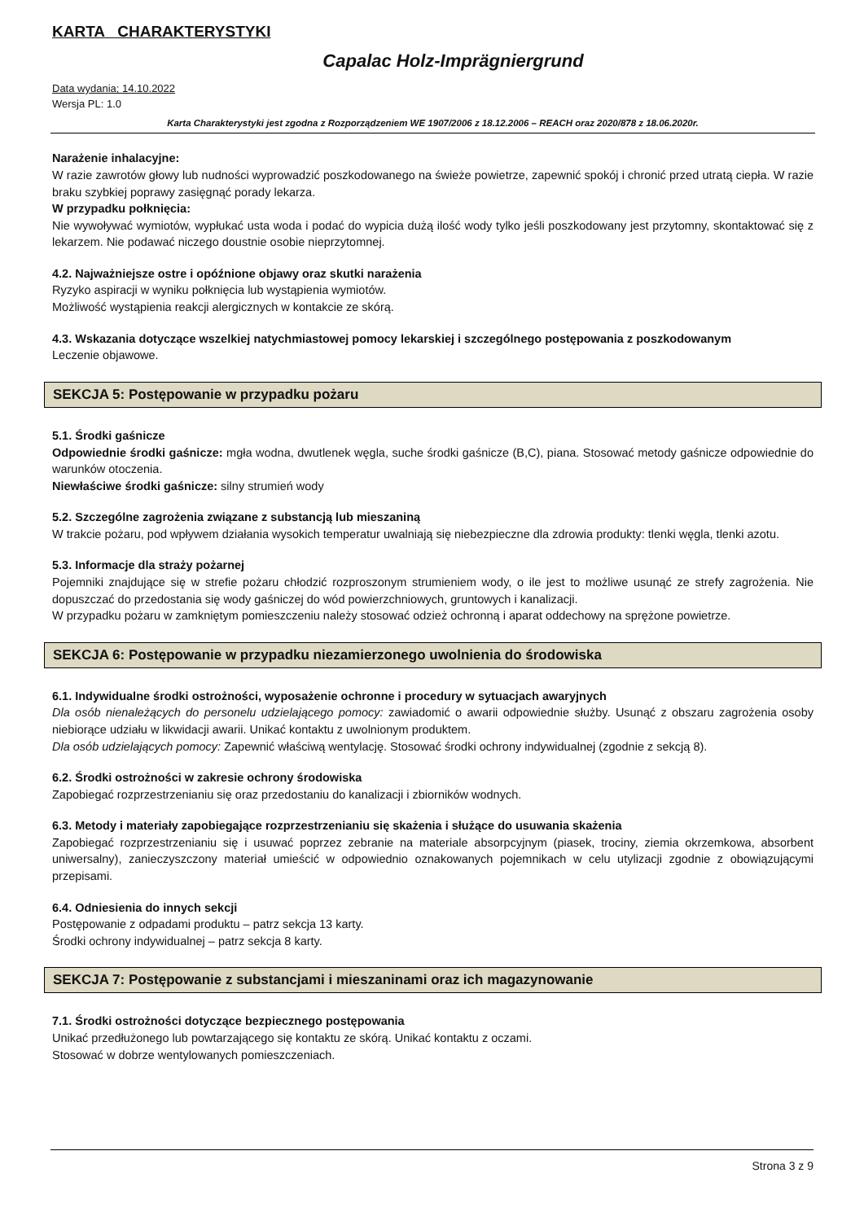KARTA CHARAKTERYSTYKI
Capalac Holz-Imprägniergrund
Data wydania; 14.10.2022
Wersja PL: 1.0
Karta Charakterystyki jest zgodna z Rozporządzeniem WE 1907/2006 z 18.12.2006 – REACH oraz 2020/878 z 18.06.2020r.
Narażenie inhalacyjne:
W razie zawrotów głowy lub nudności wyprowadzić poszkodowanego na świeże powietrze, zapewnić spokój i chronić przed utratą ciepła. W razie braku szybkiej poprawy zasięgnąć porady lekarza.
W przypadku połknięcia:
Nie wywoływać wymiotów, wypłukać usta woda i podać do wypicia dużą ilość wody tylko jeśli poszkodowany jest przytomny, skontaktować się z lekarzem. Nie podawać niczego doustnie osobie nieprzytomnej.
4.2. Najważniejsze ostre i opóźnione objawy oraz skutki narażenia
Ryzyko aspiracji w wyniku połknięcia lub wystąpienia wymiotów.
Możliwość wystąpienia reakcji alergicznych w kontakcie ze skórą.
4.3. Wskazania dotyczące wszelkiej natychmiastowej pomocy lekarskiej i szczególnego postępowania z poszkodowanym
Leczenie objawowe.
SEKCJA 5: Postępowanie w przypadku pożaru
5.1. Środki gaśnicze
Odpowiednie środki gaśnicze: mgła wodna, dwutlenek węgla, suche środki gaśnicze (B,C), piana. Stosować metody gaśnicze odpowiednie do warunków otoczenia.
Niewłaściwe środki gaśnicze: silny strumień wody
5.2. Szczególne zagrożenia związane z substancją lub mieszaniną
W trakcie pożaru, pod wpływem działania wysokich temperatur uwalniają się niebezpieczne dla zdrowia produkty: tlenki węgla, tlenki azotu.
5.3. Informacje dla straży pożarnej
Pojemniki znajdujące się w strefie pożaru chłodzić rozproszonym strumieniem wody, o ile jest to możliwe usunąć ze strefy zagrożenia. Nie dopuszczać do przedostania się wody gaśniczej do wód powierzchniowych, gruntowych i kanalizacji.
W przypadku pożaru w zamkniętym pomieszczeniu należy stosować odzież ochronną i aparat oddechowy na sprężone powietrze.
SEKCJA 6: Postępowanie w przypadku niezamierzonego uwolnienia do środowiska
6.1. Indywidualne środki ostrożności, wyposażenie ochronne i procedury w sytuacjach awaryjnych
Dla osób nienależących do personelu udzielającego pomocy: zawiadomić o awarii odpowiednie służby. Usunąć z obszaru zagrożenia osoby niebiorące udziału w likwidacji awarii. Unikać kontaktu z uwolnionym produktem.
Dla osób udzielających pomocy: Zapewnić właściwą wentylację. Stosować środki ochrony indywidualnej (zgodnie z sekcją 8).
6.2. Środki ostrożności w zakresie ochrony środowiska
Zapobiegać rozprzestrzenianiu się oraz przedostaniu do kanalizacji i zbiorników wodnych.
6.3. Metody i materiały zapobiegające rozprzestrzenianiu się skażenia i służące do usuwania skażenia
Zapobiegać rozprzestrzenianiu się i usuwać poprzez zebranie na materiale absorpcyjnym (piasek, trociny, ziemia okrzemkowa, absorbent uniwersalny), zanieczyszczony materiał umieścić w odpowiednio oznakowanych pojemnikach w celu utylizacji zgodnie z obowiązującymi przepisami.
6.4. Odniesienia do innych sekcji
Postępowanie z odpadami produktu – patrz sekcja 13 karty.
Środki ochrony indywidualnej – patrz sekcja 8 karty.
SEKCJA 7: Postępowanie z substancjami i mieszaninami oraz ich magazynowanie
7.1. Środki ostrożności dotyczące bezpiecznego postępowania
Unikać przedłużonego lub powtarzającego się kontaktu ze skórą. Unikać kontaktu z oczami.
Stosować w dobrze wentylowanych pomieszczeniach.
Strona 3 z 9